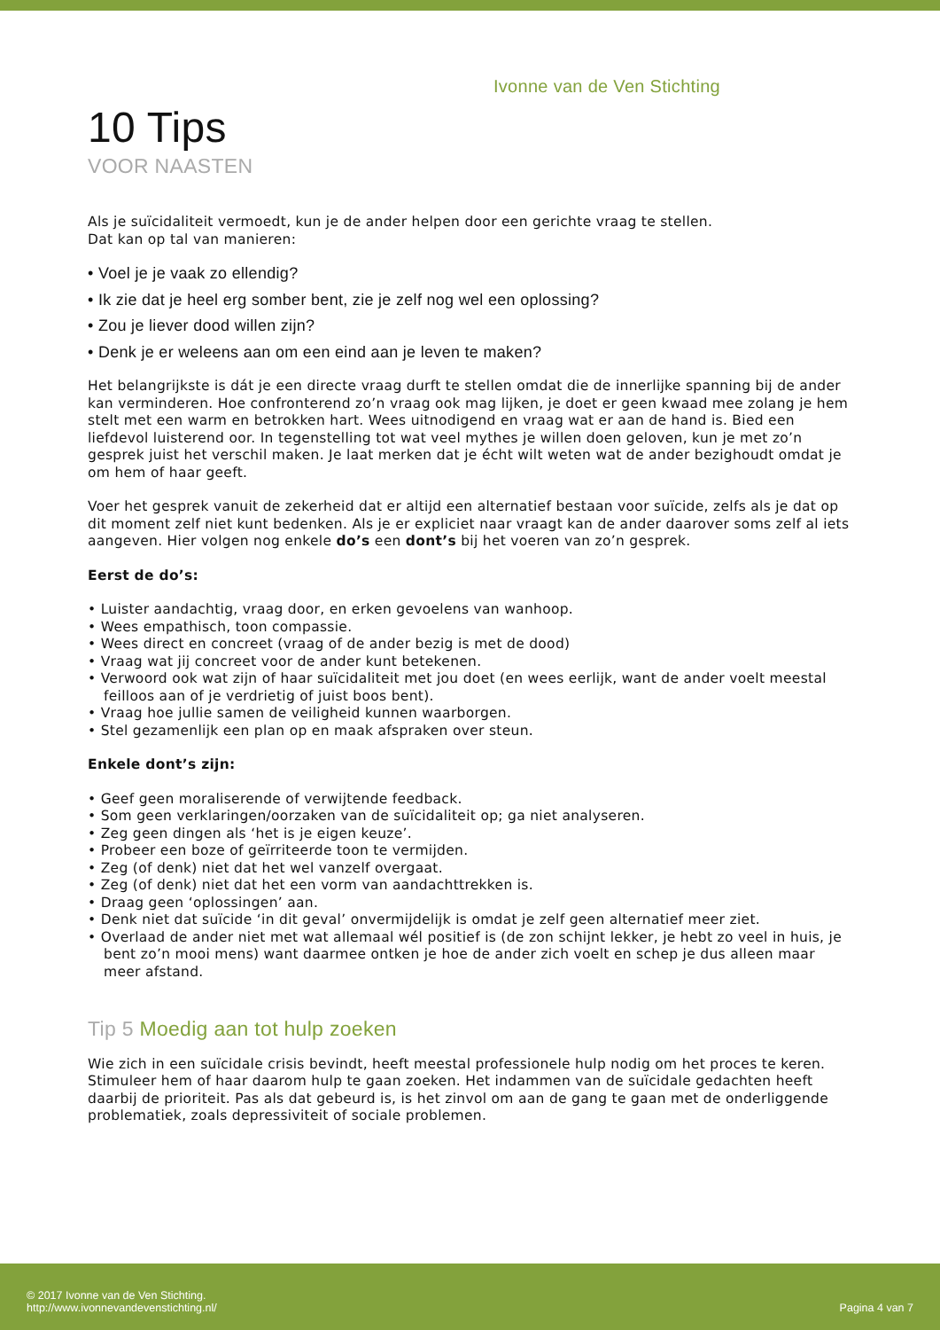Ivonne van de Ven Stichting
10 Tips
VOOR NAASTEN
Als je suïcidaliteit vermoedt, kun je de ander helpen door een gerichte vraag te stellen.
Dat kan op tal van manieren:
• Voel je je vaak zo ellendig?
• Ik zie dat je heel erg somber bent, zie je zelf nog wel een oplossing?
• Zou je liever dood willen zijn?
• Denk je er weleens aan om een eind aan je leven te maken?
Het belangrijkste is dát je een directe vraag durft te stellen omdat die de innerlijke spanning bij de ander kan verminderen. Hoe confronterend zo’n vraag ook mag lijken, je doet er geen kwaad mee zolang je hem stelt met een warm en betrokken hart. Wees uitnodigend en vraag wat er aan de hand is. Bied een liefdevol luisterend oor. In tegenstelling tot wat veel mythes je willen doen geloven, kun je met zo’n gesprek juist het verschil maken. Je laat merken dat je écht wilt weten wat de ander bezighoudt omdat je om hem of haar geeft.
Voer het gesprek vanuit de zekerheid dat er altijd een alternatief bestaan voor suïcide, zelfs als je dat op dit moment zelf niet kunt bedenken. Als je er expliciet naar vraagt kan de ander daarover soms zelf al iets aangeven. Hier volgen nog enkele do’s een dont’s bij het voeren van zo’n gesprek.
Eerst de do’s:
• Luister aandachtig, vraag door, en erken gevoelens van wanhoop.
• Wees empathisch, toon compassie.
• Wees direct en concreet (vraag of de ander bezig is met de dood)
• Vraag wat jij concreet voor de ander kunt betekenen.
• Verwoord ook wat zijn of haar suïcidaliteit met jou doet (en wees eerlijk, want de ander voelt meestal feilloos aan of je verdrietig of juist boos bent).
• Vraag hoe jullie samen de veiligheid kunnen waarborgen.
• Stel gezamenlijk een plan op en maak afspraken over steun.
Enkele dont’s zijn:
• Geef geen moraliserende of verwijtende feedback.
• Som geen verklaringen/oorzaken van de suïcidaliteit op; ga niet analyseren.
• Zeg geen dingen als ‘het is je eigen keuze’.
• Probeer een boze of geïrriteerde toon te vermijden.
• Zeg (of denk) niet dat het wel vanzelf overgaat.
• Zeg (of denk) niet dat het een vorm van aandachttrekken is.
• Draag geen ‘oplossingen’ aan.
• Denk niet dat suïcide ‘in dit geval’ onvermijdelijk is omdat je zelf geen alternatief meer ziet.
• Overlaad de ander niet met wat allemaal wél positief is (de zon schijnt lekker, je hebt zo veel in huis, je bent zo’n mooi mens) want daarmee ontken je hoe de ander zich voelt en schep je dus alleen maar meer afstand.
Tip 5 Moedig aan tot hulp zoeken
Wie zich in een suïcidale crisis bevindt, heeft meestal professionele hulp nodig om het proces te keren. Stimuleer hem of haar daarom hulp te gaan zoeken. Het indammen van de suïcidale gedachten heeft daarbij de prioriteit. Pas als dat gebeurd is, is het zinvol om aan de gang te gaan met de onderliggende problematiek, zoals depressiviteit of sociale problemen.
© 2017 Ivonne van de Ven Stichting.
http://www.ivonnevandevenstichting.nl/
Pagina 4 van 7